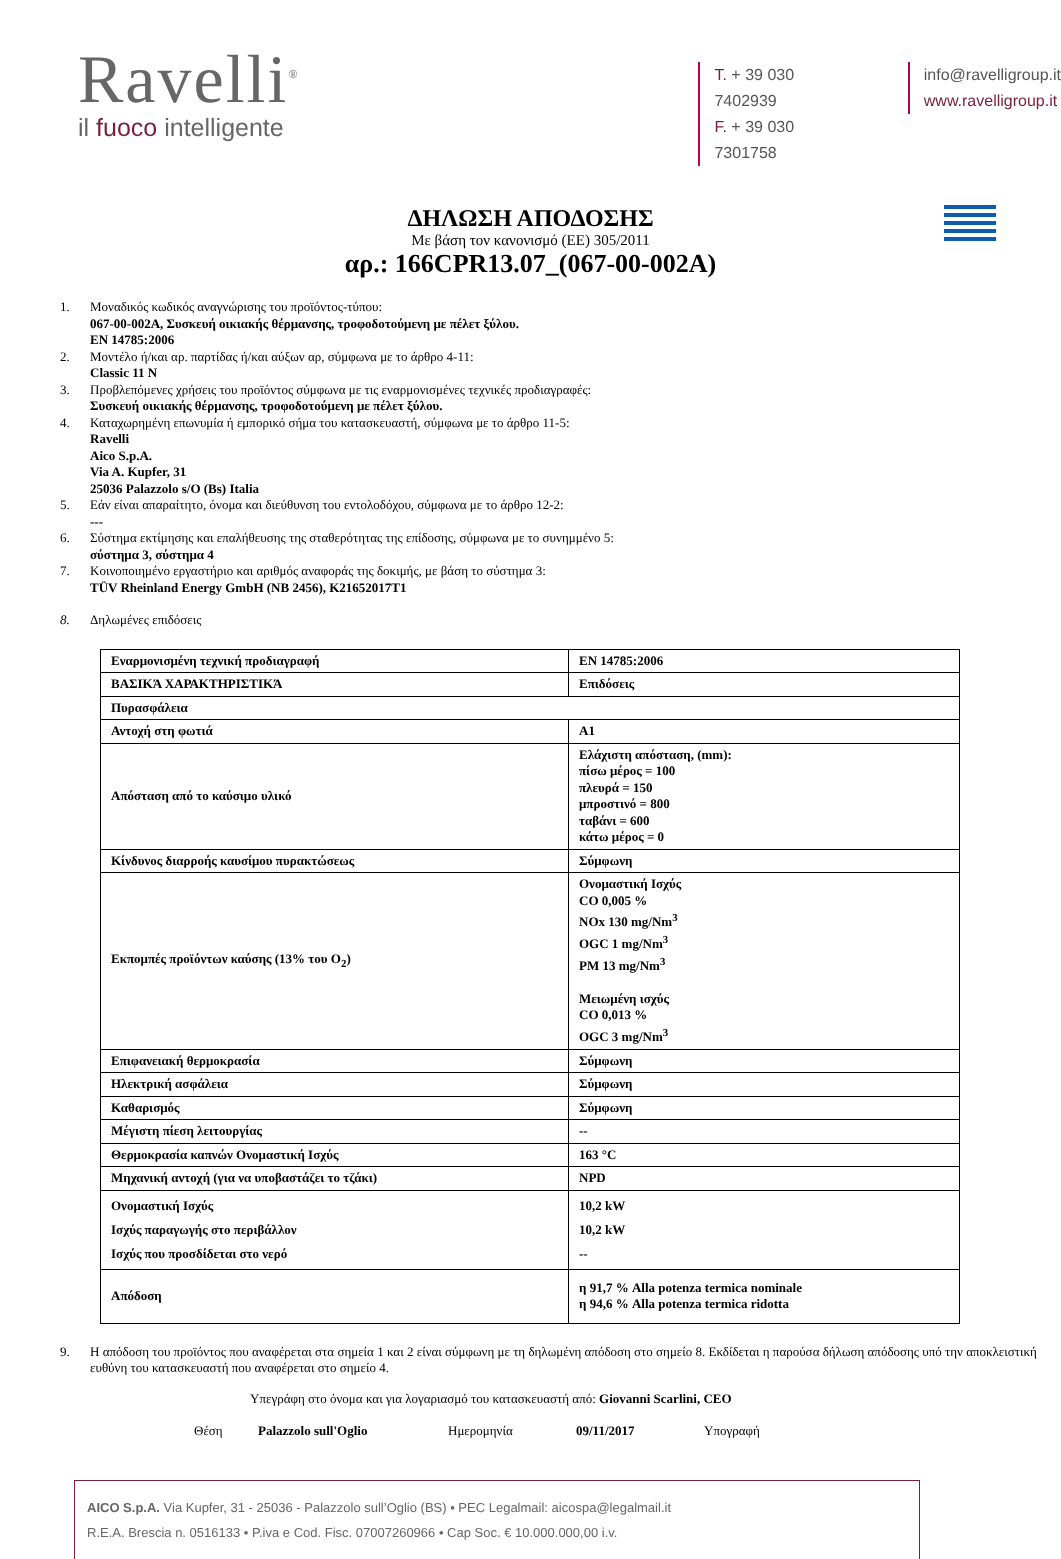Ravelli<sup>®</sup>
il fuoco intelligente
T. + 39 030 7402939
F. + 39 030 7301758
info@ravelligroup.it
www.ravelligroup.it
ΔΗΛΩΣΗ ΑΠΟΔΟΣΗΣ
Με βάση τον κανονισμό (ΕΕ) 305/2011
αρ.: 166CPR13.07_(067-00-002A)
1. Μοναδικός κωδικός αναγνώρισης του προϊόντος-τύπου:
067-00-002A, Συσκευή οικιακής θέρμανσης, τροφοδοτούμενη με πέλετ ξύλου.
EN 14785:2006
2. Μοντέλο ή/και αρ. παρτίδας ή/και αύξων αρ, σύμφωνα με το άρθρο 4-11:
Classic 11 N
3. Προβλεπόμενες χρήσεις του προϊόντος σύμφωνα με τις εναρμονισμένες τεχνικές προδιαγραφές:
Συσκευή οικιακής θέρμανσης, τροφοδοτούμενη με πέλετ ξύλου.
4. Καταχωρημένη επωνυμία ή εμπορικό σήμα του κατασκευαστή, σύμφωνα με το άρθρο 11-5:
Ravelli
Aico S.p.A.
Via A. Kupfer, 31
25036 Palazzolo s/O (Bs) Italia
5. Εάν είναι απαραίτητο, όνομα και διεύθυνση του εντολοδόχου, σύμφωνα με το άρθρο 12-2:
---
6. Σύστημα εκτίμησης και επαλήθευσης της σταθερότητας της επίδοσης, σύμφωνα με το συνημμένο 5:
σύστημα 3, σύστημα 4
7. Κοινοποιημένο εργαστήριο και αριθμός αναφοράς της δοκιμής, με βάση το σύστημα 3:
TÜV Rheinland Energy GmbH (NB 2456), K21652017T1
8. Δηλωμένες επιδόσεις
| Εναρμονισμένη τεχνική προδιαγραφή | EN 14785:2006 |
| ΒΑΣΙΚΆ ΧΑΡΑΚΤΗΡΙΣΤΙΚΆ | Επιδόσεις |
| Πυρασφάλεια | |
| Αντοχή στη φωτιά | A1 |
| Απόσταση από το καύσιμο υλικό | Ελάχιστη απόσταση, (mm): πίσω μέρος = 100 πλευρά = 150 μπροστινό = 800 ταβάνι = 600 κάτω μέρος = 0 |
| Κίνδυνος διαρροής καυσίμου πυρακτώσεως | Σύμφωνη |
| Εκπομπές προϊόντων καύσης (13% του O<sub>2</sub>) | Ονομαστική Ισχύς CO 0,005 % NOx 130 mg/Nm<sup>3</sup> OGC 1 mg/Nm<sup>3</sup> PM 13 mg/Nm<sup>3</sup> Μειωμένη ισχύς CO 0,013 % OGC 3 mg/Nm<sup>3</sup> |
| Επιφανειακή θερμοκρασία | Σύμφωνη |
| Ηλεκτρική ασφάλεια | Σύμφωνη |
| Καθαρισμός | Σύμφωνη |
| Μέγιστη πίεση λειτουργίας | -- |
| Θερμοκρασία καπνών Ονομαστική Ισχύς | 163 °C |
| Μηχανική αντοχή (για να υποβαστάζει το τζάκι) | NPD |
| Ονομαστική Ισχύς Ισχύς παραγωγής στο περιβάλλον Ισχύς που προσδίδεται στο νερό | 10,2 kW 10,2 kW -- |
| Απόδοση | η 91,7 % Alla potenza termica nominale η 94,6 % Alla potenza termica ridotta |
9. Η απόδοση του προϊόντος που αναφέρεται στα σημεία 1 και 2 είναι σύμφωνη με τη δηλωμένη απόδοση στο σημείο 8. Εκδίδεται η παρούσα δήλωση απόδοσης υπό την αποκλειστική ευθύνη του κατασκευαστή που αναφέρεται στο σημείο 4.
Υπεγράφη στο όνομα και για λογαριασμό του κατασκευαστή από: Giovanni Scarlini, CEO
Θέση Palazzolo sull'Oglio Ημερομηνία 09/11/2017 Υπογραφή
AICO S.p.A. Via Kupfer, 31 - 25036 - Palazzolo sull’Oglio (BS) • PEC Legalmail: aicospa@legalmail.it
R.E.A. Brescia n. 0516133 • P.iva e Cod. Fisc. 07007260966 • Cap Soc. € 10.000.000,00 i.v.